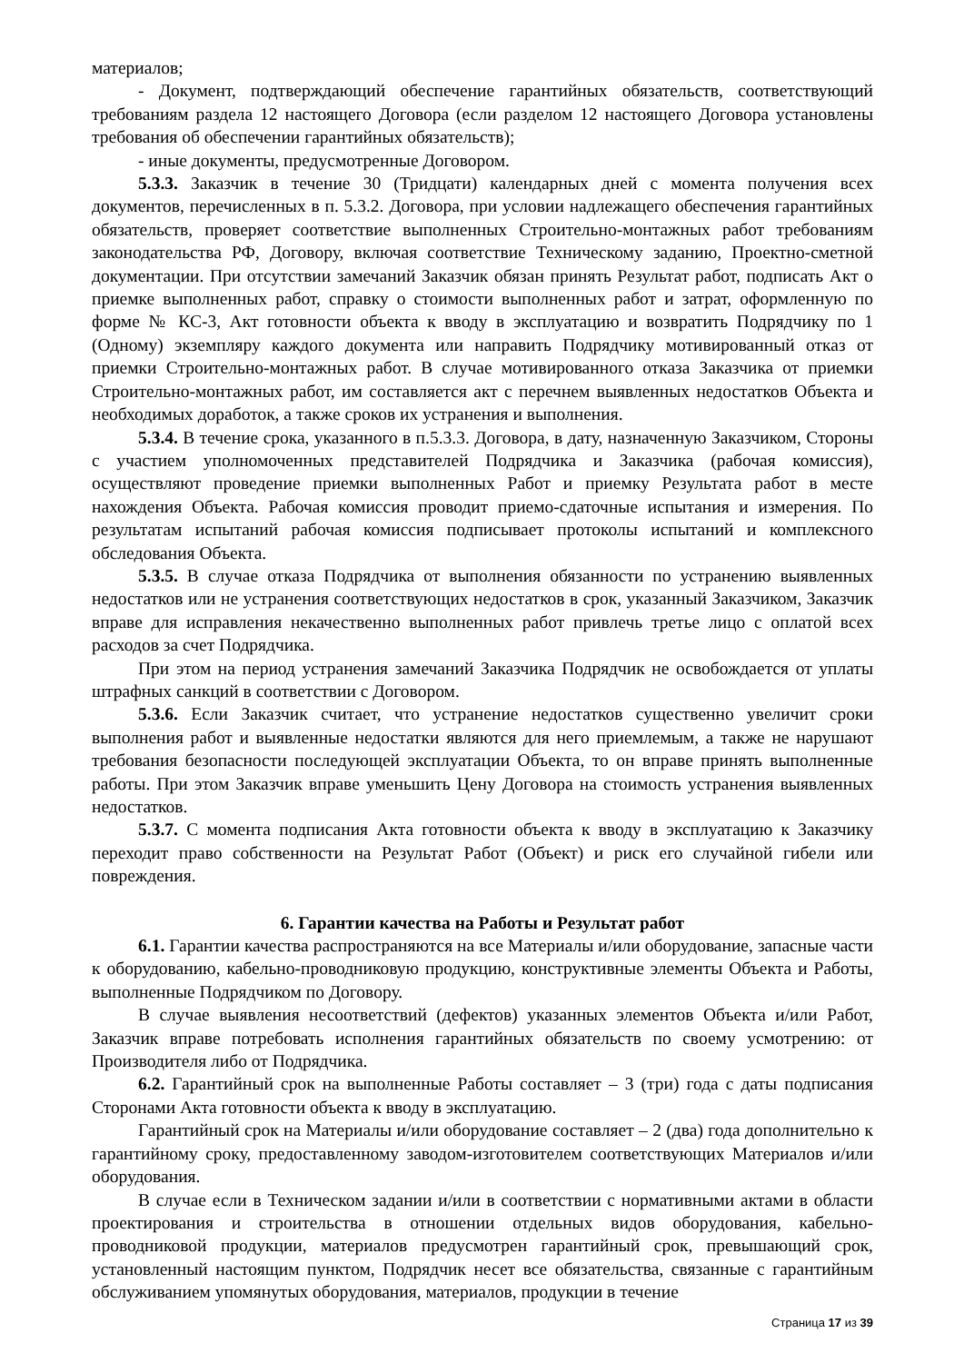материалов;
- Документ, подтверждающий обеспечение гарантийных обязательств, соответствующий требованиям раздела 12 настоящего Договора (если разделом 12 настоящего Договора установлены требования об обеспечении гарантийных обязательств);
- иные документы, предусмотренные Договором.
5.3.3. Заказчик в течение 30 (Тридцати) календарных дней с момента получения всех документов, перечисленных в п. 5.3.2. Договора, при условии надлежащего обеспечения гарантийных обязательств, проверяет соответствие выполненных Строительно-монтажных работ требованиям законодательства РФ, Договору, включая соответствие Техническому заданию, Проектно-сметной документации. При отсутствии замечаний Заказчик обязан принять Результат работ, подписать Акт о приемке выполненных работ, справку о стоимости выполненных работ и затрат, оформленную по форме № КС-3, Акт готовности объекта к вводу в эксплуатацию и возвратить Подрядчику по 1 (Одному) экземпляру каждого документа или направить Подрядчику мотивированный отказ от приемки Строительно-монтажных работ. В случае мотивированного отказа Заказчика от приемки Строительно-монтажных работ, им составляется акт с перечнем выявленных недостатков Объекта и необходимых доработок, а также сроков их устранения и выполнения.
5.3.4. В течение срока, указанного в п.5.3.3. Договора, в дату, назначенную Заказчиком, Стороны с участием уполномоченных представителей Подрядчика и Заказчика (рабочая комиссия), осуществляют проведение приемки выполненных Работ и приемку Результата работ в месте нахождения Объекта. Рабочая комиссия проводит приемо-сдаточные испытания и измерения. По результатам испытаний рабочая комиссия подписывает протоколы испытаний и комплексного обследования Объекта.
5.3.5. В случае отказа Подрядчика от выполнения обязанности по устранению выявленных недостатков или не устранения соответствующих недостатков в срок, указанный Заказчиком, Заказчик вправе для исправления некачественно выполненных работ привлечь третье лицо с оплатой всех расходов за счет Подрядчика.
При этом на период устранения замечаний Заказчика Подрядчик не освобождается от уплаты штрафных санкций в соответствии с Договором.
5.3.6. Если Заказчик считает, что устранение недостатков существенно увеличит сроки выполнения работ и выявленные недостатки являются для него приемлемым, а также не нарушают требования безопасности последующей эксплуатации Объекта, то он вправе принять выполненные работы. При этом Заказчик вправе уменьшить Цену Договора на стоимость устранения выявленных недостатков.
5.3.7. С момента подписания Акта готовности объекта к вводу в эксплуатацию к Заказчику переходит право собственности на Результат Работ (Объект) и риск его случайной гибели или повреждения.
6. Гарантии качества на Работы и Результат работ
6.1. Гарантии качества распространяются на все Материалы и/или оборудование, запасные части к оборудованию, кабельно-проводниковую продукцию, конструктивные элементы Объекта и Работы, выполненные Подрядчиком по Договору.
В случае выявления несоответствий (дефектов) указанных элементов Объекта и/или Работ, Заказчик вправе потребовать исполнения гарантийных обязательств по своему усмотрению: от Производителя либо от Подрядчика.
6.2. Гарантийный срок на выполненные Работы составляет – 3 (три) года с даты подписания Сторонами Акта готовности объекта к вводу в эксплуатацию.
Гарантийный срок на Материалы и/или оборудование составляет – 2 (два) года дополнительно к гарантийному сроку, предоставленному заводом-изготовителем соответствующих Материалов и/или оборудования.
В случае если в Техническом задании и/или в соответствии с нормативными актами в области проектирования и строительства в отношении отдельных видов оборудования, кабельно-проводниковой продукции, материалов предусмотрен гарантийный срок, превышающий срок, установленный настоящим пунктом, Подрядчик несет все обязательства, связанные с гарантийным обслуживанием упомянутых оборудования, материалов, продукции в течение
Страница 17 из 39